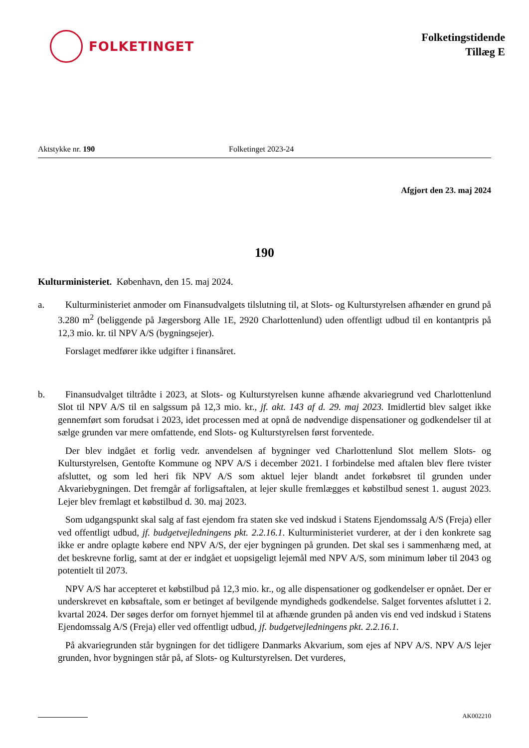FOLKETINGET
Folketingstidende
Tillæg E
Aktstykke nr. 190 Folketinget 2023-24
Afgjort den 23. maj 2024
190
Kulturministeriet. København, den 15. maj 2024.
a. Kulturministeriet anmoder om Finansudvalgets tilslutning til, at Slots- og Kulturstyrelsen afhænder en grund på 3.280 m<sup>2</sup> (beliggende på Jægersborg Alle 1E, 2920 Charlottenlund) uden offentligt udbud til en kontantpris på 12,3 mio. kr. til NPV A/S (bygningsejer).
Forslaget medfører ikke udgifter i finansåret.
b. Finansudvalget tiltrådte i 2023, at Slots- og Kulturstyrelsen kunne afhænde akvariegrund ved Charlottenlund Slot til NPV A/S til en salgssum på 12,3 mio. kr., jf. akt. 143 af d. 29. maj 2023. Imidlertid blev salget ikke gennemført som forudsat i 2023, idet processen med at opnå de nødvendige dispensationer og godkendelser til at sælge grunden var mere omfattende, end Slots- og Kulturstyrelsen først forventede.
Der blev indgået et forlig vedr. anvendelsen af bygninger ved Charlottenlund Slot mellem Slots- og Kulturstyrelsen, Gentofte Kommune og NPV A/S i december 2021. I forbindelse med aftalen blev flere tvister afsluttet, og som led heri fik NPV A/S som aktuel lejer blandt andet forkøbsret til grunden under Akvariebygningen. Det fremgår af forligsaftalen, at lejer skulle fremlægges et købstilbud senest 1. august 2023. Lejer blev fremlagt et købstilbud d. 30. maj 2023.
Som udgangspunkt skal salg af fast ejendom fra staten ske ved indskud i Statens Ejendomssalg A/S (Freja) eller ved offentligt udbud, jf. budgetvejledningens pkt. 2.2.16.1. Kulturministeriet vurderer, at der i den konkrete sag ikke er andre oplagte købere end NPV A/S, der ejer bygningen på grunden. Det skal ses i sammenhæng med, at det beskrevne forlig, samt at der er indgået et uopsigeligt lejemål med NPV A/S, som minimum løber til 2043 og potentielt til 2073.
NPV A/S har accepteret et købstilbud på 12,3 mio. kr., og alle dispensationer og godkendelser er opnået. Der er underskrevet en købsaftale, som er betinget af bevilgende myndigheds godkendelse. Salget forventes afsluttet i 2. kvartal 2024. Der søges derfor om fornyet hjemmel til at afhænde grunden på anden vis end ved indskud i Statens Ejendomssalg A/S (Freja) eller ved offentligt udbud, jf. budgetvejledningens pkt. 2.2.16.1.
På akvariegrunden står bygningen for det tidligere Danmarks Akvarium, som ejes af NPV A/S. NPV A/S lejer grunden, hvor bygningen står på, af Slots- og Kulturstyrelsen. Det vurderes,
AK002210